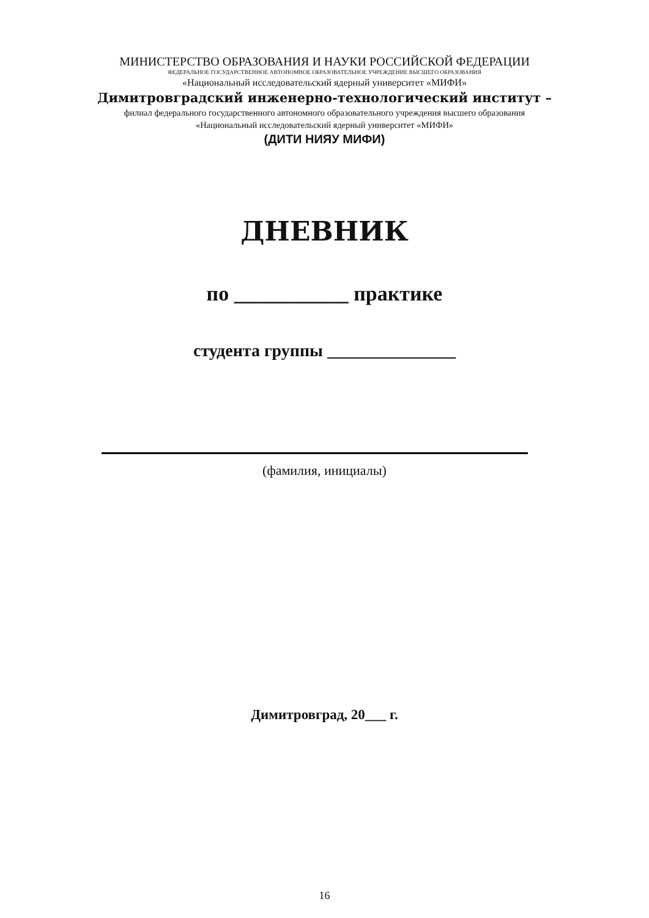МИНИСТЕРСТВО ОБРАЗОВАНИЯ И НАУКИ РОССИЙСКОЙ ФЕДЕРАЦИИ
ФЕДЕРАЛЬНОЕ ГОСУДАРСТВЕННОЕ АВТОНОМНОЕ ОБРАЗОВАТЕЛЬНОЕ УЧРЕЖДЕНИЕ ВЫСШЕГО ОБРАЗОВАНИЯ
«Национальный исследовательский ядерный университет «МИФИ»
Димитровградский инженерно-технологический институт –
филиал федерального государственного автономного образовательного учреждения высшего образования
«Национальный исследовательский ядерный университет «МИФИ»
(ДИТИ НИЯУ МИФИ)
ДНЕВНИК
по ___________ практике
студента группы _______________
(фамилия, инициалы)
Димитровград, 20___ г.
16